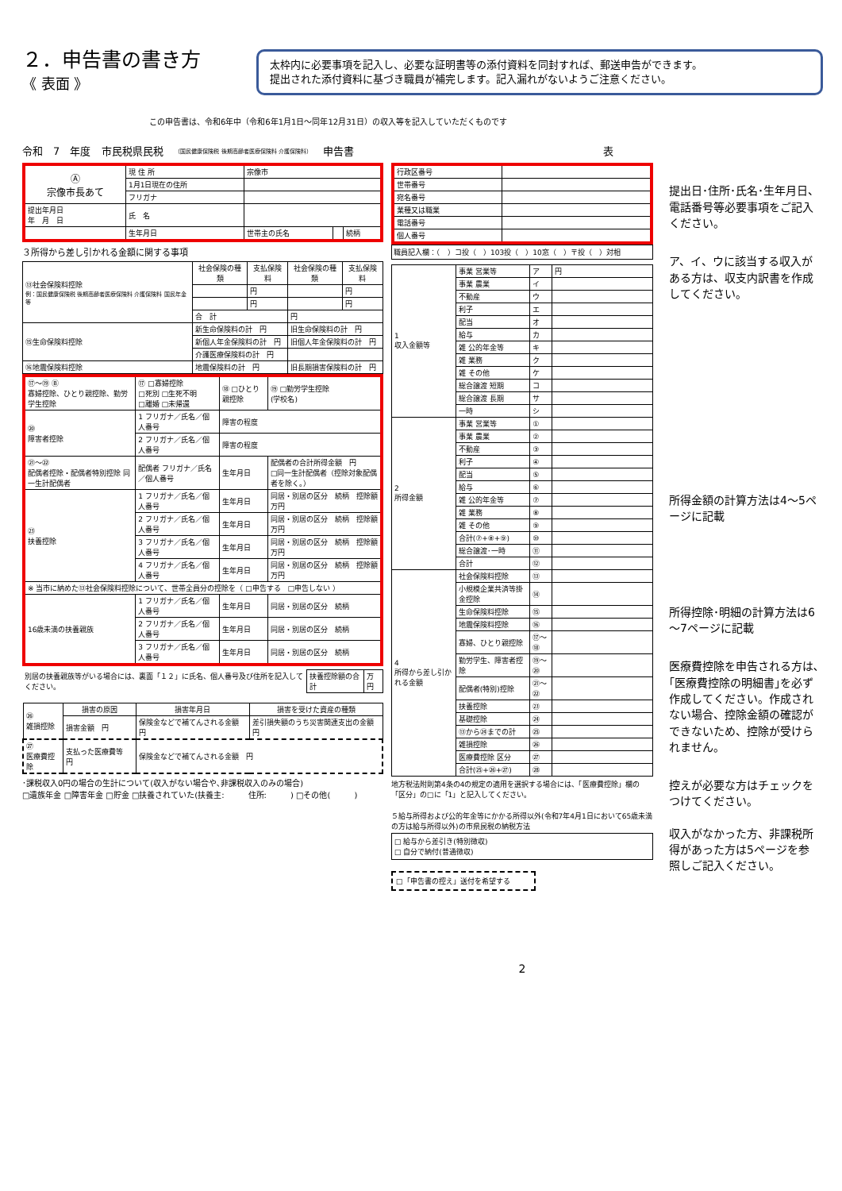２．申告書の書き方
《 表面 》
太枠内に必要事項を記入し、必要な証明書等の添付資料を同封すれば、郵送申告ができます。
提出された添付資料に基づき職員が補完します。記入漏れがないようご注意ください。
この申告書は、令和6年中（令和6年1月1日～同年12月31日）の収入等を記入していただくものです
令和　7　年度 市民税県民税 （国民健康保険税 後期高齢者医療保険料 介護保険料） 申告書 表
| Ⓐ 宗像市長あて | 現 住 所 | 宗像市 | | |
| | 1月1日現在の住所 | | | |
| | フリガナ | | | |
| 提出年月日 年 月 日 | 氏 名 | | | |
| | 生年月日 | 世帯主の氏名 | | 続柄 |
３所得から差し引かれる金額に関する事項
| ⑬社会保険料控除 例：国民健康保険税 後期高齢者医療保険料 介護保険料 国民年金 等 | 社会保険の種類 | 支払保険料 | 社会保険の種類 | 支払保険料 |
| | | 円 | | 円 |
| | | 円 | | 円 |
| | 合 計 | | 円 | |
| ⑮生命保険料控除 | 新生命保険料の計 円 | | 旧生命保険料の計 円 | |
| | 新個人年金保険料の計 円 | | 旧個人年金保険料の計 円 | |
| | 介護医療保険料の計 円 | | | |
| ⑯地震保険料控除 | 地震保険料の計 円 | | 旧長期損害保険料の計 円 | |
| ⑰～⑲ Ⓑ 寡婦控除、ひとり親控除、勤労学生控除 | ⑰ □寡婦控除 □死別 □生死不明 □離婚 □未帰還 | ⑱ □ひとり親控除 | ⑲ □勤労学生控除 (学校名) |
| ⑳ 障害者控除 | 1 フリガナ／氏名／個人番号 | 障害の程度 | |
| | 2 フリガナ／氏名／個人番号 | 障害の程度 | |
| ㉑～㉒ 配偶者控除・配偶者特別控除 同一生計配偶者 | 配偶者 フリガナ／氏名／個人番号 | 生年月日 | 配偶者の合計所得金額 円 □同一生計配偶者（控除対象配偶者を除く。） |
| ㉓ 扶養控除 | 1 フリガナ／氏名／個人番号 | 生年月日 | 同居・別居の区分 続柄 控除額 万円 |
| | 2 フリガナ／氏名／個人番号 | 生年月日 | 同居・別居の区分 続柄 控除額 万円 |
| | 3 フリガナ／氏名／個人番号 | 生年月日 | 同居・別居の区分 続柄 控除額 万円 |
| | 4 フリガナ／氏名／個人番号 | 生年月日 | 同居・別居の区分 続柄 控除額 万円 |
| ※ 当市に納めた⑬社会保険料控除について、世帯全員分の控除を（ □申告する □申告しない ） | | | |
| 16歳未満の扶養親族 | 1 フリガナ／氏名／個人番号 | 生年月日 | 同居・別居の区分 続柄 |
| | 2 フリガナ／氏名／個人番号 | 生年月日 | 同居・別居の区分 続柄 |
| | 3 フリガナ／氏名／個人番号 | 生年月日 | 同居・別居の区分 続柄 |
| 別居の扶養親族等がいる場合には、裏面「１２」に氏名、個人番号及び住所を記入してください。 | 扶養控除額の合計 | 万円 |
| ㉖ 雑損控除 | 損害の原因 | 損害年月日 | 損害を受けた資産の種類 |
| | 損害金額 円 | 保険金などで補てんされる金額 円 | 差引損失額のうち災害関連支出の金額 円 |
| ㉗ 医療費控除 | 支払った医療費等 円 | 保険金などで補てんされる金額 円 | |
･課税収入0円の場合の生計について(収入がない場合や､非課税収入のみの場合)
□遺族年金 □障害年金 □貯金 □扶養されていた(扶養主:　　　住所:　　　) □その他(　　　)
| 行政区番号 | |
| 世帯番号 | |
| 宛名番号 | |
| 業種又は職業 | |
| 電話番号 | |
| 個人番号 | |
職員記入欄：（　）コ投（　）103投（　）10窓（　）〒投（　）対相
| 1 収入金額等 | 事業 営業等 | ア | 円 |
| | 事業 農業 | イ | |
| | 不動産 | ウ | |
| | 利子 | エ | |
| | 配当 | オ | |
| | 給与 | カ | |
| | 雑 公的年金等 | キ | |
| | 雑 業務 | ク | |
| | 雑 その他 | ケ | |
| | 総合譲渡 短期 | コ | |
| | 総合譲渡 長期 | サ | |
| | 一時 | シ | |
| 2 所得金額 | 事業 営業等 | ① | |
| | 事業 農業 | ② | |
| | 不動産 | ③ | |
| | 利子 | ④ | |
| | 配当 | ⑤ | |
| | 給与 | ⑥ | |
| | 雑 公的年金等 | ⑦ | |
| | 雑 業務 | ⑧ | |
| | 雑 その他 | ⑨ | |
| | 合計(⑦+⑧+⑨) | ⑩ | |
| | 総合譲渡･一時 | ⑪ | |
| | 合計 | ⑫ | |
| 4 所得から差し引かれる金額 | 社会保険料控除 | ⑬ | |
| | 小規模企業共済等掛金控除 | ⑭ | |
| | 生命保険料控除 | ⑮ | |
| | 地震保険料控除 | ⑯ | |
| | 寡婦、ひとり親控除 | ⑰～⑱ | |
| | 勤労学生、障害者控除 | ⑲～⑳ | |
| | 配偶者(特別)控除 | ㉑～㉒ | |
| | 扶養控除 | ㉓ | |
| | 基礎控除 | ㉔ | |
| | ⑬から㉔までの計 | ㉕ | |
| | 雑損控除 | ㉖ | |
| | 医療費控除 区分 | ㉗ | |
| | 合計(㉕+㉖+㉗) | ㉘ | |
地方税法附則第4条の4の規定の適用を選択する場合には、「医療費控除」欄の「区分」の□に「1」と記入してください。
５給与所得および公的年金等にかかる所得以外(令和7年4月1日において65歳未満の方は給与所得以外)の市県民税の納税方法
□ 給与から差引き(特別徴収)
□ 自分で納付(普通徴収)
□「申告書の控え」送付を希望する
2
提出日･住所･氏名･生年月日、電話番号等必要事項をご記入ください。
ア、イ、ウに該当する収入がある方は、収支内訳書を作成してください。
所得金額の計算方法は4～5ページに記載
所得控除･明細の計算方法は6～7ページに記載
医療費控除を申告される方は､｢医療費控除の明細書｣を必ず作成してください。作成されない場合、控除金額の確認ができないため、控除が受けられません。
控えが必要な方はチェックをつけてください。
収入がなかった方、非課税所得があった方は5ページを参照しご記入ください。